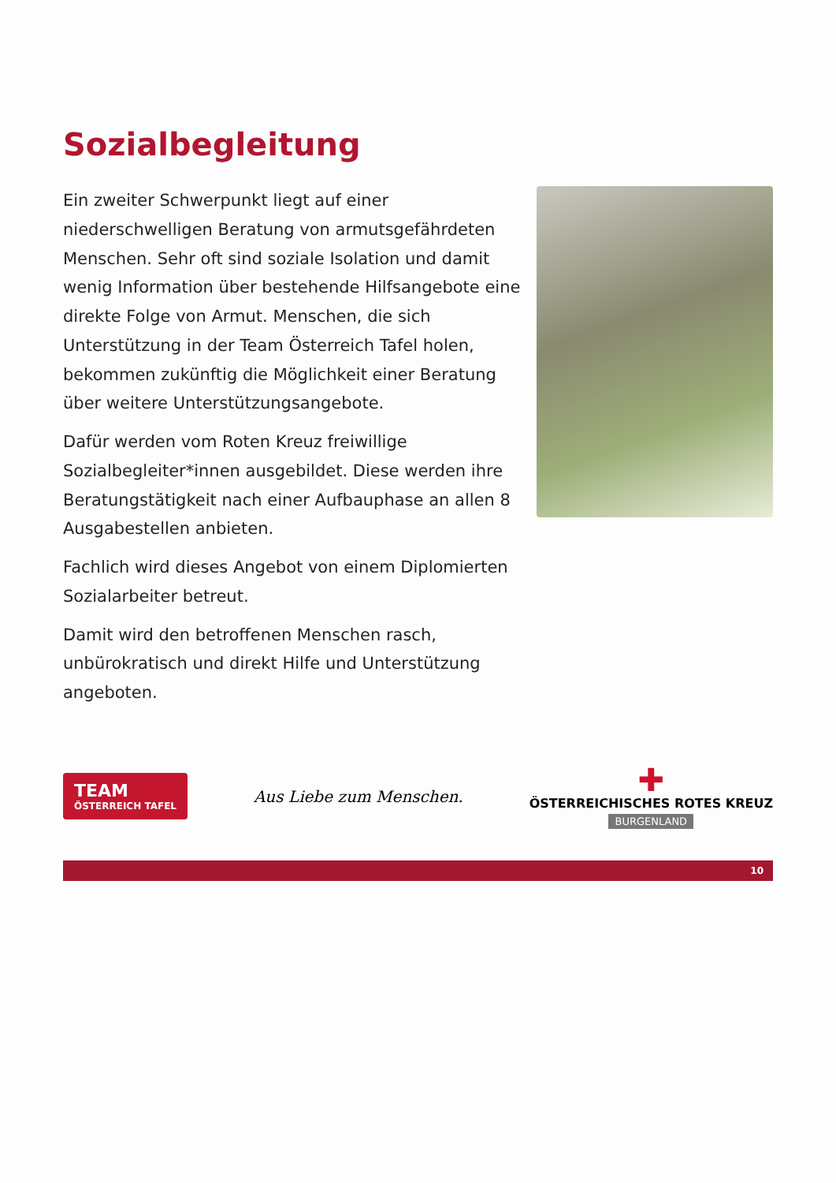Sozialbegleitung
Ein zweiter Schwerpunkt liegt auf einer niederschwelligen Beratung von armutsgefährdeten Menschen. Sehr oft sind soziale Isolation und damit wenig Information über bestehende Hilfsangebote eine direkte Folge von Armut. Menschen, die sich Unterstützung in der Team Österreich Tafel holen, bekommen zukünftig die Möglichkeit einer Beratung über weitere Unterstützungsangebote.
Dafür werden vom Roten Kreuz freiwillige Sozialbegleiter*innen ausgebildet. Diese werden ihre Beratungstätigkeit nach einer Aufbauphase an allen 8 Ausgabestellen anbieten.
Fachlich wird dieses Angebot von einem Diplomierten Sozialarbeiter betreut.
Damit wird den betroffenen Menschen rasch, unbürokratisch und direkt Hilfe und Unterstützung angeboten.
TEAM
ÖSTERREICH TAFEL
Aus Liebe zum Menschen.
✚
ÖSTERREICHISCHES ROTES KREUZ
BURGENLAND
10